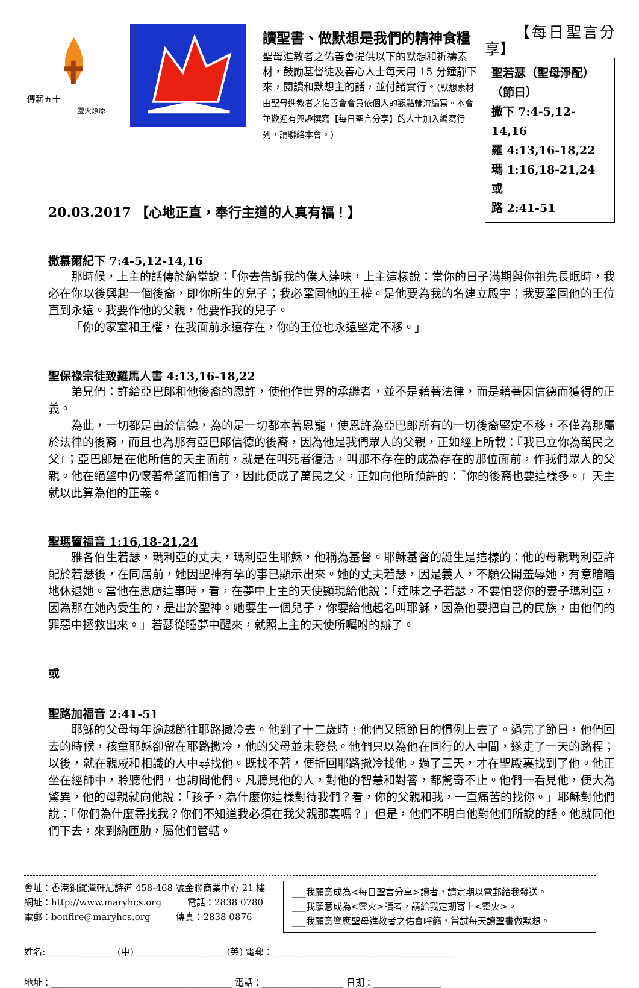傳薪五十
靈火燎原
讀聖書、做默想是我們的精神食糧
聖母進教者之佑善會提供以下的默想和祈禱素材，鼓勵基督徒及善心人士每天用 15 分鐘靜下來，閱讀和默想主的話，並付諸實行。(默想素材由聖母進教者之佑善會會員依個人的觀點輪流編寫。本會並歡迎有興趣撰寫【每日聖言分享】的人士加入編寫行列，請聯絡本會。)
【每日聖言分享】
聖若瑟（聖母淨配）
（節日）
撒下 7:4-5,12-14,16
羅 4:13,16-18,22
瑪 1:16,18-21,24 或
路 2:41-51
20.03.2017 【心地正直，奉行主道的人真有福！】
撒慕爾紀下 7:4-5,12-14,16
那時候，上主的話傳於納堂說：「你去告訴我的僕人達味，上主這樣說：當你的日子滿期與你祖先長眠時，我必在你以後興起一個後裔，即你所生的兒子；我必鞏固他的王權。是他要為我的名建立殿宇；我要鞏固他的王位直到永遠。我要作他的父親，他要作我的兒子。
「你的家室和王權，在我面前永遠存在，你的王位也永遠堅定不移。」
聖保祿宗徒致羅馬人書 4:13,16-18,22
弟兄們：許給亞巴郎和他後裔的恩許，使他作世界的承繼者，並不是藉著法律，而是藉著因信德而獲得的正義。
為此，一切都是由於信德，為的是一切都本著恩寵，使恩許為亞巴郎所有的一切後裔堅定不移，不僅為那屬於法律的後裔，而且也為那有亞巴郎信德的後裔，因為他是我們眾人的父親，正如經上所載：『我已立你為萬民之父』；亞巴郎是在他所信的天主面前，就是在叫死者復活，叫那不存在的成為存在的那位面前，作我們眾人的父親。他在絕望中仍懷著希望而相信了，因此便成了萬民之父，正如向他所預許的：『你的後裔也要這樣多。』天主就以此算為他的正義。
聖瑪竇福音 1:16,18-21,24
雅各伯生若瑟，瑪利亞的丈夫，瑪利亞生耶穌，他稱為基督。耶穌基督的誕生是這樣的：他的母親瑪利亞許配於若瑟後，在同居前，她因聖神有孕的事已顯示出來。她的丈夫若瑟，因是義人，不願公開羞辱她，有意暗暗地休退她。當他在思慮這事時，看，在夢中上主的天使顯現給他說：「達味之子若瑟，不要怕娶你的妻子瑪利亞，因為那在她內受生的，是出於聖神。她要生一個兒子，你要給他起名叫耶穌，因為他要把自己的民族，由他們的罪惡中拯救出來。」若瑟從睡夢中醒來，就照上主的天使所囑咐的辦了。
或
聖路加福音 2:41-51
耶穌的父母每年逾越節往耶路撒冷去。他到了十二歲時，他們又照節日的慣例上去了。過完了節日，他們回去的時候，孩童耶穌卻留在耶路撒冷，他的父母並未發覺。他們只以為他在同行的人中間，遂走了一天的路程；以後，就在親戚和相識的人中尋找他。既找不著，便折回耶路撒冷找他。過了三天，才在聖殿裏找到了他。他正坐在經師中，聆聽他們，也詢問他們。凡聽見他的人，對他的智慧和對答，都驚奇不止。他們一看見他，便大為驚異，他的母親就向他說：「孩子，為什麼你這樣對待我們？看，你的父親和我，一直痛苦的找你。」耶穌對他們說：「你們為什麼尋找我？你們不知道我必須在我父親那裏嗎？」但是，他們不明白他對他們所說的話。他就同他們下去，來到納匝肋，屬他們管轄。
會址：香港銅鑼灣軒尼詩道 458-468 號金聯商業中心 21 樓
網址：http://www.maryhcs.org 電話：2838 0780
電郵：bonfire@maryhcs.org 傳真：2838 0876
___我願意成為<每日聖言分享>讀者，請定期以電郵給我發送。
___我願意成為<靈火>讀者，請給我定期寄上<靈火>。
___我願意響應聖母進教者之佑會呼籲，嘗試每天讀聖書做默想。
姓名:________________(中) ____________________(英) 電郵：________________________________________
地址：________________________________________ 電話：__________________ 日期：_______________